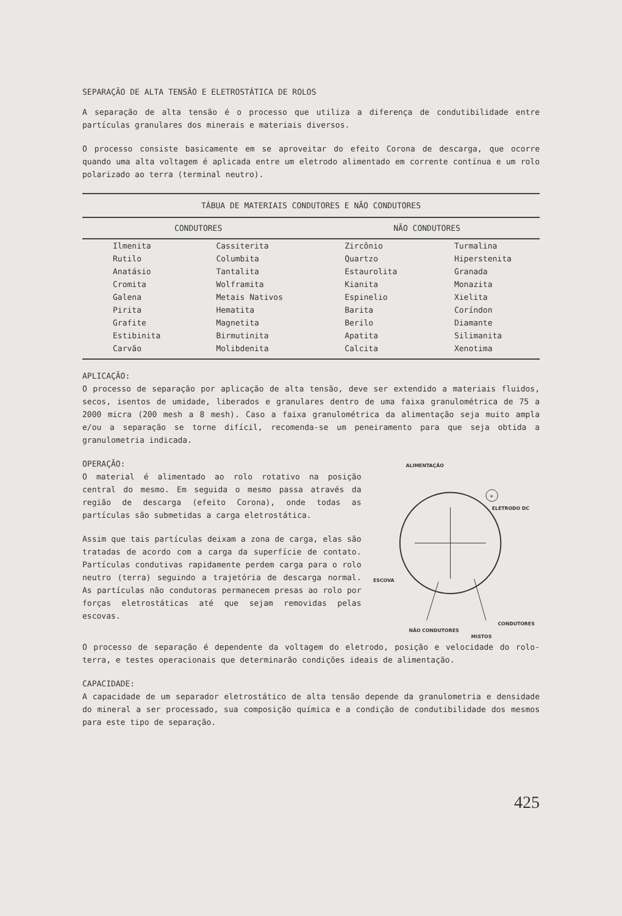SEPARAÇÃO DE ALTA TENSÃO E ELETROSTÁTICA DE ROLOS
A separação de alta tensão é o processo que utiliza a diferença de condutibilidade entre partículas granulares dos minerais e materiais diversos.
O processo consiste basicamente em se aproveitar do efeito Corona de descarga, que ocorre quando uma alta voltagem é aplicada entre um eletrodo alimentado em corrente contínua e um rolo polarizado ao terra (terminal neutro).
| TÁBUA DE MATERIAIS CONDUTORES E NÃO CONDUTORES | | | |
| --- | --- | --- | --- |
| CONDUTORES | | NÃO CONDUTORES | |
| Ilmenita | Cassiterita | Zircônio | Turmalina |
| Rutilo | Columbita | Quartzo | Hiperstenita |
| Anatásio | Tantalita | Estaurolita | Granada |
| Cromita | Wolframita | Kianita | Monazita |
| Galena | Metais Nativos | Espinelio | Xielita |
| Pirita | Hematita | Barita | Coríndon |
| Grafite | Magnetita | Berilo | Diamante |
| Estibinita | Birmutinita | Apatita | Silimanita |
| Carvão | Molibdenita | Calcita | Xenotima |
APLICAÇÃO:
O processo de separação por aplicação de alta tensão, deve ser extendido a materiais fluidos, secos, isentos de umidade, liberados e granulares dentro de uma faixa granulométrica de 75 a 2000 micra (200 mesh a 8 mesh). Caso a faixa granulométrica da alimentação seja muito ampla e/ou a separação se torne difícil, recomenda-se um peneiramento para que seja obtida a granulometria indicada.
OPERAÇÃO:
O material é alimentado ao rolo rotativo na posição central do mesmo. Em seguida o mesmo passa através da região de descarga (efeito Corona), onde todas as partículas são submetidas a carga eletrostática.
Assim que tais partículas deixam a zona de carga, elas são tratadas de acordo com a carga da superfície de contato. Partículas condutivas rapidamente perdem carga para o rolo neutro (terra) seguindo a trajetória de descarga normal. As partículas não condutoras permanecem presas ao rolo por forças eletrostáticas até que sejam removidas pelas escovas.
ALIMENTAÇÃO
+
ELETRODO DC
ESCOVA
NÃO CONDUTORES
MISTOS
CONDUTORES
O processo de separação é dependente da voltagem do eletrodo, posição e velocidade do rolo-terra, e testes operacionais que determinarão condições ideais de alimentação.
CAPACIDADE:
A capacidade de um separador eletrostático de alta tensão depende da granulometria e densidade do mineral a ser processado, sua composição química e a condição de condutibilidade dos mesmos para este tipo de separação.
425